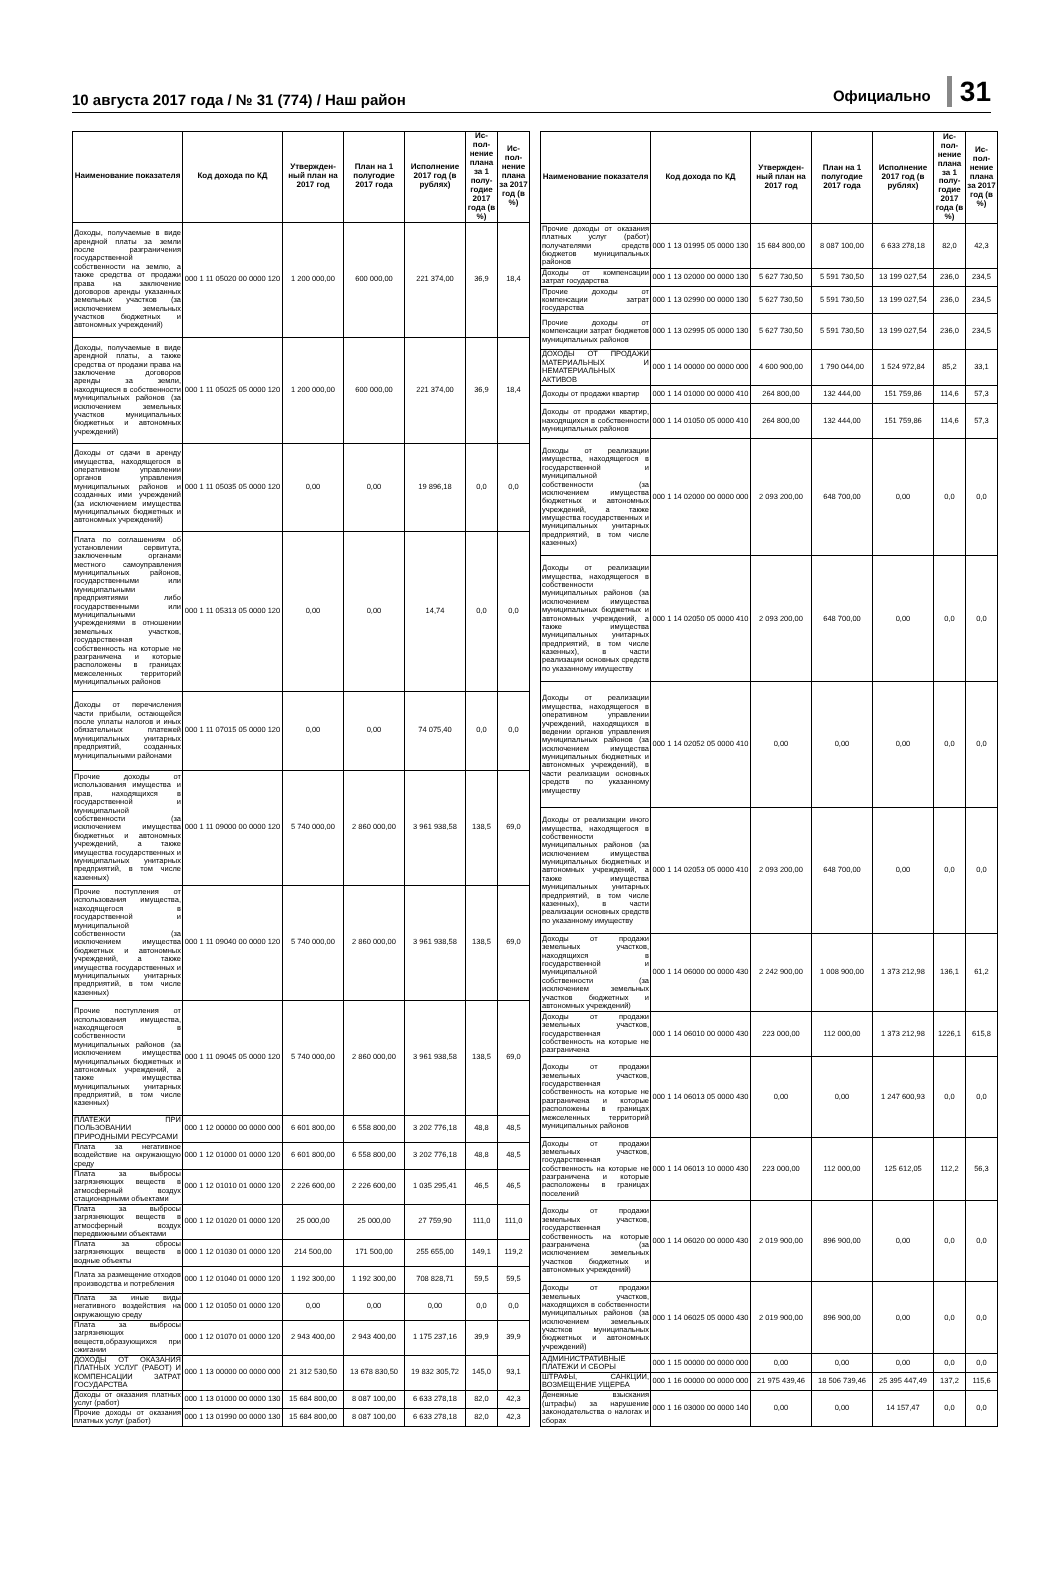10 августа 2017 года / № 31 (774) / Наш район
Официально 31
| Наименование показателя | Код дохода по КД | Утвержден-ный план на 2017 год | План на 1 полугодие 2017 года | Исполнение 2017 год (в рублях) | Ис-пол-нение плана за 1 полу-годие 2017 года (в %) | Ис-пол-нение плана за 2017 год (в %) |
| --- | --- | --- | --- | --- | --- | --- |
| Доходы, получаемые в виде арендной платы за земли после разграничения государственной собственности на землю, а также средства от продажи права на заключение договоров аренды указанных земельных участков (за исключением земельных участков бюджетных и автономных учреждений) | 000 1 11 05020 00 0000 120 | 1 200 000,00 | 600 000,00 | 221 374,00 | 36,9 | 18,4 |
| Доходы, получаемые в виде арендной платы, а также средства от продажи права на заключение договоров аренды за земли, находящиеся в собственности муниципальных районов (за исключением земельных участков муниципальных бюджетных и автономных учреждений) | 000 1 11 05025 05 0000 120 | 1 200 000,00 | 600 000,00 | 221 374,00 | 36,9 | 18,4 |
| Доходы от сдачи в аренду имущества, находящегося в оперативном управлении органов управления муниципальных районов и созданных ими учреждений (за исключением имущества муниципальных бюджетных и автономных учреждений) | 000 1 11 05035 05 0000 120 | 0,00 | 0,00 | 19 896,18 | 0,0 | 0,0 |
| Плата по соглашениям об установлении сервитута, заключенным органами местного самоуправления муниципальных районов, государственными или муниципальными предприятиями либо государственными или муниципальными учреждениями в отношении земельных участков, государственная собственность на которые не разграничена и которые расположены в границах межселенных территорий муниципальных районов | 000 1 11 05313 05 0000 120 | 0,00 | 0,00 | 14,74 | 0,0 | 0,0 |
| Доходы от перечисления части прибыли, остающейся после уплаты налогов и иных обязательных платежей муниципальных унитарных предприятий, созданных муниципальными районами | 000 1 11 07015 05 0000 120 | 0,00 | 0,00 | 74 075,40 | 0,0 | 0,0 |
| Прочие доходы от использования имущества и прав, находящихся в государственной и муниципальной собственности (за исключением имущества бюджетных и автономных учреждений, а также имущества государственных и муниципальных унитарных предприятий, в том числе казенных) | 000 1 11 09000 00 0000 120 | 5 740 000,00 | 2 860 000,00 | 3 961 938,58 | 138,5 | 69,0 |
| Прочие поступления от использования имущества, находящегося в государственной и муниципальной собственности (за исключением имущества бюджетных и автономных учреждений, а также имущества государственных и муниципальных унитарных предприятий, в том числе казенных) | 000 1 11 09040 00 0000 120 | 5 740 000,00 | 2 860 000,00 | 3 961 938,58 | 138,5 | 69,0 |
| Прочие поступления от использования имущества, находящегося в собственности муниципальных районов (за исключением имущества муниципальных бюджетных и автономных учреждений, а также имущества муниципальных унитарных предприятий, в том числе казенных) | 000 1 11 09045 05 0000 120 | 5 740 000,00 | 2 860 000,00 | 3 961 938,58 | 138,5 | 69,0 |
| ПЛАТЕЖИ ПРИ ПОЛЬЗОВАНИИ ПРИРОДНЫМИ РЕСУРСАМИ | 000 1 12 00000 00 0000 000 | 6 601 800,00 | 6 558 800,00 | 3 202 776,18 | 48,8 | 48,5 |
| Плата за негативное воздействие на окружающую среду | 000 1 12 01000 01 0000 120 | 6 601 800,00 | 6 558 800,00 | 3 202 776,18 | 48,8 | 48,5 |
| Плата за выбросы загрязняющих веществ в атмосферный воздух стационарными объектами | 000 1 12 01010 01 0000 120 | 2 226 600,00 | 2 226 600,00 | 1 035 295,41 | 46,5 | 46,5 |
| Плата за выбросы загрязняющих веществ в атмосферный воздух передвижными объектами | 000 1 12 01020 01 0000 120 | 25 000,00 | 25 000,00 | 27 759,90 | 111,0 | 111,0 |
| Плата за сбросы загрязняющих веществ в водные объекты | 000 1 12 01030 01 0000 120 | 214 500,00 | 171 500,00 | 255 655,00 | 149,1 | 119,2 |
| Плата за размещение отходов производства и потребления | 000 1 12 01040 01 0000 120 | 1 192 300,00 | 1 192 300,00 | 708 828,71 | 59,5 | 59,5 |
| Плата за иные виды негативного воздействия на окружающую среду | 000 1 12 01050 01 0000 120 | 0,00 | 0,00 | 0,00 | 0,0 | 0,0 |
| Плата за выбросы загрязняющих веществ,образующихся при сжигании | 000 1 12 01070 01 0000 120 | 2 943 400,00 | 2 943 400,00 | 1 175 237,16 | 39,9 | 39,9 |
| ДОХОДЫ ОТ ОКАЗАНИЯ ПЛАТНЫХ УСЛУГ (РАБОТ) И КОМПЕНСАЦИИ ЗАТРАТ ГОСУДАРСТВА | 000 1 13 00000 00 0000 000 | 21 312 530,50 | 13 678 830,50 | 19 832 305,72 | 145,0 | 93,1 |
| Доходы от оказания платных услуг (работ) | 000 1 13 01000 00 0000 130 | 15 684 800,00 | 8 087 100,00 | 6 633 278,18 | 82,0 | 42,3 |
| Прочие доходы от оказания платных услуг (работ) | 000 1 13 01990 00 0000 130 | 15 684 800,00 | 8 087 100,00 | 6 633 278,18 | 82,0 | 42,3 |
| Наименование показателя | Код дохода по КД | Утвержден-ный план на 2017 год | План на 1 полугодие 2017 года | Исполнение 2017 год (в рублях) | Ис-пол-нение плана за 1 полу-годие 2017 года (в %) | Ис-пол-нение плана за 2017 год (в %) |
| --- | --- | --- | --- | --- | --- | --- |
| Прочие доходы от оказания платных услуг (работ) получателями средств бюджетов муниципальных районов | 000 1 13 01995 05 0000 130 | 15 684 800,00 | 8 087 100,00 | 6 633 278,18 | 82,0 | 42,3 |
| Доходы от компенсации затрат государства | 000 1 13 02000 00 0000 130 | 5 627 730,50 | 5 591 730,50 | 13 199 027,54 | 236,0 | 234,5 |
| Прочие доходы от компенсации затрат государства | 000 1 13 02990 00 0000 130 | 5 627 730,50 | 5 591 730,50 | 13 199 027,54 | 236,0 | 234,5 |
| Прочие доходы от компенсации затрат бюджетов муниципальных районов | 000 1 13 02995 05 0000 130 | 5 627 730,50 | 5 591 730,50 | 13 199 027,54 | 236,0 | 234,5 |
| ДОХОДЫ ОТ ПРОДАЖИ МАТЕРИАЛЬНЫХ И НЕМАТЕРИАЛЬНЫХ АКТИВОВ | 000 1 14 00000 00 0000 000 | 4 600 900,00 | 1 790 044,00 | 1 524 972,84 | 85,2 | 33,1 |
| Доходы от продажи квартир | 000 1 14 01000 00 0000 410 | 264 800,00 | 132 444,00 | 151 759,86 | 114,6 | 57,3 |
| Доходы от продажи квартир, находящихся в собственности муниципальных районов | 000 1 14 01050 05 0000 410 | 264 800,00 | 132 444,00 | 151 759,86 | 114,6 | 57,3 |
| Доходы от реализации имущества, находящегося в государственной и муниципальной собственности (за исключением имущества бюджетных и автономных учреждений, а также имущества государственных и муниципальных унитарных предприятий, в том числе казенных) | 000 1 14 02000 00 0000 000 | 2 093 200,00 | 648 700,00 | 0,00 | 0,0 | 0,0 |
| Доходы от реализации имущества, находящегося в собственности муниципальных районов (за исключением имущества муниципальных бюджетных и автономных учреждений, а также имущества муниципальных унитарных предприятий, в том числе казенных), в части реализации основных средств по указанному имуществу | 000 1 14 02050 05 0000 410 | 2 093 200,00 | 648 700,00 | 0,00 | 0,0 | 0,0 |
| Доходы от реализации имущества, находящегося в оперативном управлении учреждений, находящихся в ведении органов управления муниципальных районов (за исключением имущества муниципальных бюджетных и автономных учреждений), в части реализации основных средств по указанному имуществу | 000 1 14 02052 05 0000 410 | 0,00 | 0,00 | 0,00 | 0,0 | 0,0 |
| Доходы от реализации иного имущества, находящегося в собственности муниципальных районов (за исключением имущества муниципальных бюджетных и автономных учреждений, а также имущества муниципальных унитарных предприятий, в том числе казенных), в части реализации основных средств по указанному имуществу | 000 1 14 02053 05 0000 410 | 2 093 200,00 | 648 700,00 | 0,00 | 0,0 | 0,0 |
| Доходы от продажи земельных участков, находящихся в государственной и муниципальной собственности (за исключением земельных участков бюджетных и автономных учреждений) | 000 1 14 06000 00 0000 430 | 2 242 900,00 | 1 008 900,00 | 1 373 212,98 | 136,1 | 61,2 |
| Доходы от продажи земельных участков, государственная собственность на которые не разграничена | 000 1 14 06010 00 0000 430 | 223 000,00 | 112 000,00 | 1 373 212,98 | 1226,1 | 615,8 |
| Доходы от продажи земельных участков, государственная собственность на которые не разграничена и которые расположены в границах межселенных территорий муниципальных районов | 000 1 14 06013 05 0000 430 | 0,00 | 0,00 | 1 247 600,93 | 0,0 | 0,0 |
| Доходы от продажи земельных участков, государственная собственность на которые не разграничена и которые расположены в границах поселений | 000 1 14 06013 10 0000 430 | 223 000,00 | 112 000,00 | 125 612,05 | 112,2 | 56,3 |
| Доходы от продажи земельных участков, государственная собственность на которые разграничена (за исключением земельных участков бюджетных и автономных учреждений) | 000 1 14 06020 00 0000 430 | 2 019 900,00 | 896 900,00 | 0,00 | 0,0 | 0,0 |
| Доходы от продажи земельных участков, находящихся в собственности муниципальных районов (за исключением земельных участков муниципальных бюджетных и автономных учреждений) | 000 1 14 06025 05 0000 430 | 2 019 900,00 | 896 900,00 | 0,00 | 0,0 | 0,0 |
| АДМИНИСТРАТИВНЫЕ ПЛАТЕЖИ И СБОРЫ | 000 1 15 00000 00 0000 000 | 0,00 | 0,00 | 0,00 | 0,0 | 0,0 |
| ШТРАФЫ, САНКЦИИ, ВОЗМЕЩЕНИЕ УЩЕРБА | 000 1 16 00000 00 0000 000 | 21 975 439,46 | 18 506 739,46 | 25 395 447,49 | 137,2 | 115,6 |
| Денежные взыскания (штрафы) за нарушение законодательства о налогах и сборах | 000 1 16 03000 00 0000 140 | 0,00 | 0,00 | 14 157,47 | 0,0 | 0,0 |